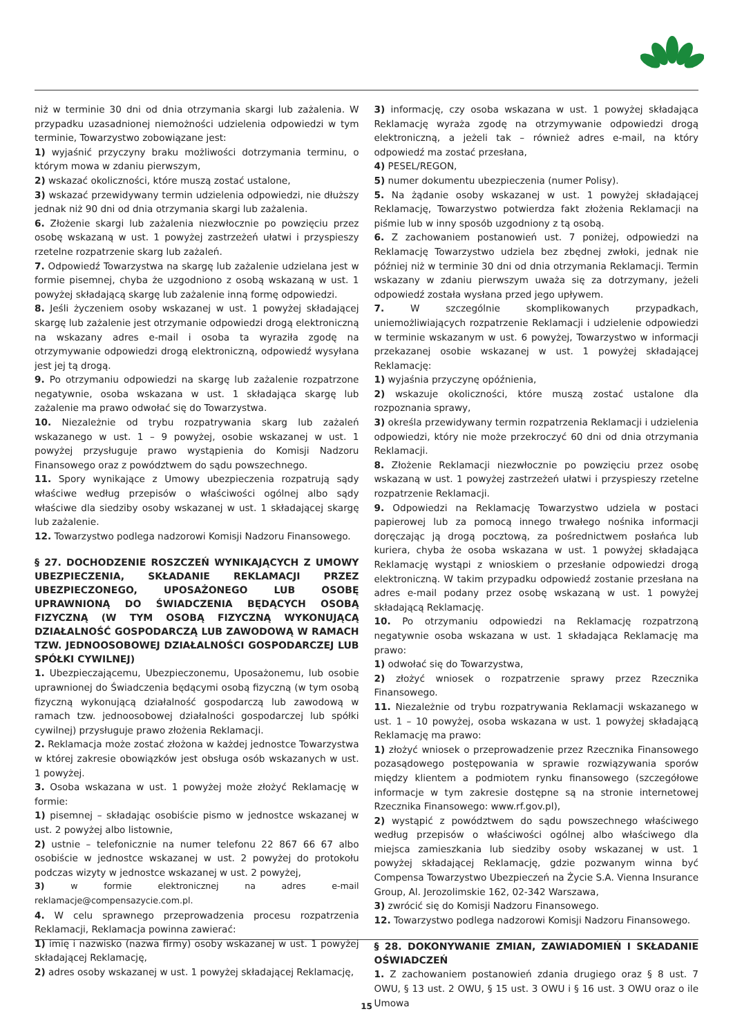niż w terminie 30 dni od dnia otrzymania skargi lub zażalenia. W przypadku uzasadnionej niemożności udzielenia odpowiedzi w tym terminie, Towarzystwo zobowiązane jest:
1) wyjaśnić przyczyny braku możliwości dotrzymania terminu, o którym mowa w zdaniu pierwszym,
2) wskazać okoliczności, które muszą zostać ustalone,
3) wskazać przewidywany termin udzielenia odpowiedzi, nie dłuższy jednak niż 90 dni od dnia otrzymania skargi lub zażalenia.
6. Złożenie skargi lub zażalenia niezwłocznie po powzięciu przez osobę wskazaną w ust. 1 powyżej zastrzeżeń ułatwi i przyspieszy rzetelne rozpatrzenie skarg lub zażaleń.
7. Odpowiedź Towarzystwa na skargę lub zażalenie udzielana jest w formie pisemnej, chyba że uzgodniono z osobą wskazaną w ust. 1 powyżej składającą skargę lub zażalenie inną formę odpowiedzi.
8. Jeśli życzeniem osoby wskazanej w ust. 1 powyżej składającej skargę lub zażalenie jest otrzymanie odpowiedzi drogą elektroniczną na wskazany adres e-mail i osoba ta wyraziła zgodę na otrzymywanie odpowiedzi drogą elektroniczną, odpowiedź wysyłana jest jej tą drogą.
9. Po otrzymaniu odpowiedzi na skargę lub zażalenie rozpatrzone negatywnie, osoba wskazana w ust. 1 składająca skargę lub zażalenie ma prawo odwołać się do Towarzystwa.
10. Niezależnie od trybu rozpatrywania skarg lub zażaleń wskazanego w ust. 1 – 9 powyżej, osobie wskazanej w ust. 1 powyżej przysługuje prawo wystąpienia do Komisji Nadzoru Finansowego oraz z powództwem do sądu powszechnego.
11. Spory wynikające z Umowy ubezpieczenia rozpatrują sądy właściwe według przepisów o właściwości ogólnej albo sądy właściwe dla siedziby osoby wskazanej w ust. 1 składającej skargę lub zażalenie.
12. Towarzystwo podlega nadzorowi Komisji Nadzoru Finansowego.
§ 27. DOCHODZENIE ROSZCZEŃ WYNIKAJĄCYCH Z UMOWY UBEZPIECZENIA, SKŁADANIE REKLAMACJI PRZEZ UBEZPIECZONEGO, UPOSAŻONEGO LUB OSOBĘ UPRAWNIONĄ DO ŚWIADCZENIA BĘDĄCYCH OSOBĄ FIZYCZNĄ (W TYM OSOBĄ FIZYCZNĄ WYKONUJĄCĄ DZIAŁALNOŚĆ GOSPODARCZĄ LUB ZAWODOWĄ W RAMACH TZW. JEDNOOSOBOWEJ DZIAŁALNOŚCI GOSPODARCZEJ LUB SPÓŁKI CYWILNEJ)
1. Ubezpieczającemu, Ubezpieczonemu, Uposażonemu, lub osobie uprawnionej do Świadczenia będącymi osobą fizyczną (w tym osobą fizyczną wykonującą działalność gospodarczą lub zawodową w ramach tzw. jednoosobowej działalności gospodarczej lub spółki cywilnej) przysługuje prawo złożenia Reklamacji.
2. Reklamacja może zostać złożona w każdej jednostce Towarzystwa w której zakresie obowiązków jest obsługa osób wskazanych w ust. 1 powyżej.
3. Osoba wskazana w ust. 1 powyżej może złożyć Reklamację w formie:
1) pisemnej – składając osobiście pismo w jednostce wskazanej w ust. 2 powyżej albo listownie,
2) ustnie – telefonicznie na numer telefonu 22 867 66 67 albo osobiście w jednostce wskazanej w ust. 2 powyżej do protokołu podczas wizyty w jednostce wskazanej w ust. 2 powyżej,
3) w formie elektronicznej na adres e-mail reklamacje@compensazycie.com.pl.
4. W celu sprawnego przeprowadzenia procesu rozpatrzenia Reklamacji, Reklamacja powinna zawierać:
1) imię i nazwisko (nazwa firmy) osoby wskazanej w ust. 1 powyżej składającej Reklamację,
2) adres osoby wskazanej w ust. 1 powyżej składającej Reklamację,
3) informację, czy osoba wskazana w ust. 1 powyżej składająca Reklamację wyraża zgodę na otrzymywanie odpowiedzi drogą elektroniczną, a jeżeli tak – również adres e-mail, na który odpowiedź ma zostać przesłana,
4) PESEL/REGON,
5) numer dokumentu ubezpieczenia (numer Polisy).
5. Na żądanie osoby wskazanej w ust. 1 powyżej składającej Reklamację, Towarzystwo potwierdza fakt złożenia Reklamacji na piśmie lub w inny sposób uzgodniony z tą osobą.
6. Z zachowaniem postanowień ust. 7 poniżej, odpowiedzi na Reklamację Towarzystwo udziela bez zbędnej zwłoki, jednak nie później niż w terminie 30 dni od dnia otrzymania Reklamacji. Termin wskazany w zdaniu pierwszym uważa się za dotrzymany, jeżeli odpowiedź została wysłana przed jego upływem.
7. W szczególnie skomplikowanych przypadkach, uniemożliwiających rozpatrzenie Reklamacji i udzielenie odpowiedzi w terminie wskazanym w ust. 6 powyżej, Towarzystwo w informacji przekazanej osobie wskazanej w ust. 1 powyżej składającej Reklamację:
1) wyjaśnia przyczynę opóźnienia,
2) wskazuje okoliczności, które muszą zostać ustalone dla rozpoznania sprawy,
3) określa przewidywany termin rozpatrzenia Reklamacji i udzielenia odpowiedzi, który nie może przekroczyć 60 dni od dnia otrzymania Reklamacji.
8. Złożenie Reklamacji niezwłocznie po powzięciu przez osobę wskazaną w ust. 1 powyżej zastrzeżeń ułatwi i przyspieszy rzetelne rozpatrzenie Reklamacji.
9. Odpowiedzi na Reklamację Towarzystwo udziela w postaci papierowej lub za pomocą innego trwałego nośnika informacji doręczając ją drogą pocztową, za pośrednictwem posłańca lub kuriera, chyba że osoba wskazana w ust. 1 powyżej składająca Reklamację wystąpi z wnioskiem o przesłanie odpowiedzi drogą elektroniczną. W takim przypadku odpowiedź zostanie przesłana na adres e-mail podany przez osobę wskazaną w ust. 1 powyżej składającą Reklamację.
10. Po otrzymaniu odpowiedzi na Reklamację rozpatrzoną negatywnie osoba wskazana w ust. 1 składająca Reklamację ma prawo:
1) odwołać się do Towarzystwa,
2) złożyć wniosek o rozpatrzenie sprawy przez Rzecznika Finansowego.
11. Niezależnie od trybu rozpatrywania Reklamacji wskazanego w ust. 1 – 10 powyżej, osoba wskazana w ust. 1 powyżej składającą Reklamację ma prawo:
1) złożyć wniosek o przeprowadzenie przez Rzecznika Finansowego pozasądowego postępowania w sprawie rozwiązywania sporów między klientem a podmiotem rynku finansowego (szczegółowe informacje w tym zakresie dostępne są na stronie internetowej Rzecznika Finansowego: www.rf.gov.pl),
2) wystąpić z powództwem do sądu powszechnego właściwego według przepisów o właściwości ogólnej albo właściwego dla miejsca zamieszkania lub siedziby osoby wskazanej w ust. 1 powyżej składającej Reklamację, gdzie pozwanym winna być Compensa Towarzystwo Ubezpieczeń na Życie S.A. Vienna Insurance Group, Al. Jerozolimskie 162, 02-342 Warszawa,
3) zwrócić się do Komisji Nadzoru Finansowego.
12. Towarzystwo podlega nadzorowi Komisji Nadzoru Finansowego.
§ 28. DOKONYWANIE ZMIAN, ZAWIADOMIEŃ I SKŁADANIE OŚWIADCZEŃ
1. Z zachowaniem postanowień zdania drugiego oraz § 8 ust. 7 OWU, § 13 ust. 2 OWU, § 15 ust. 3 OWU i § 16 ust. 3 OWU oraz o ile Umowa
15